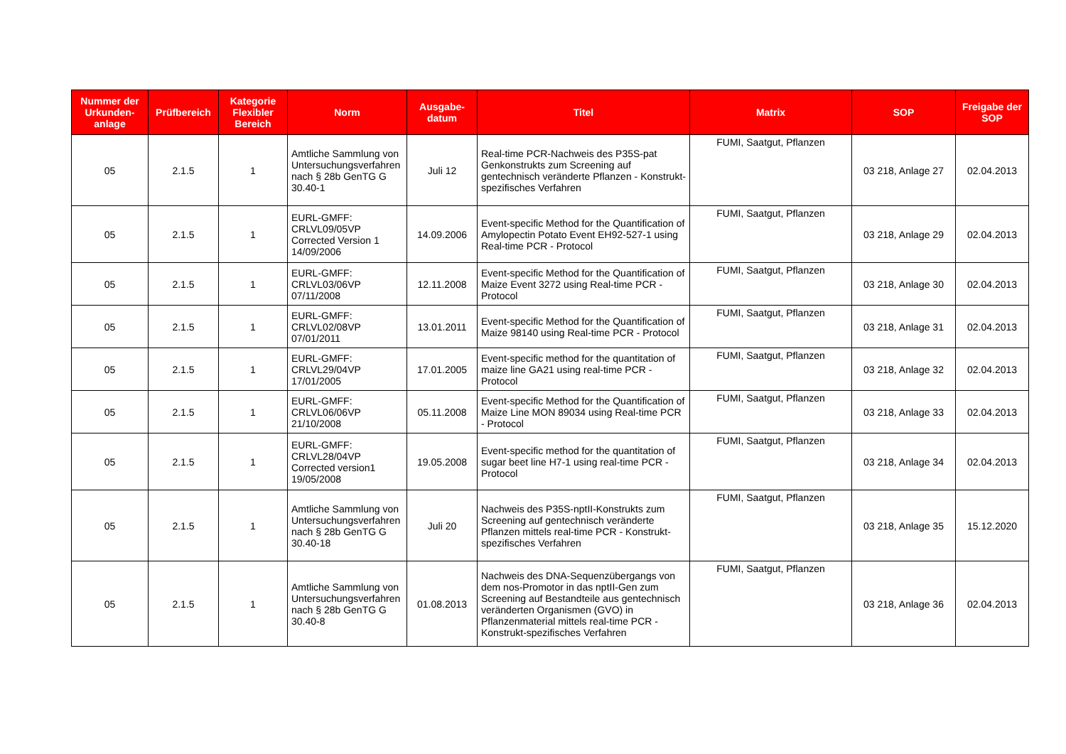| Nummer der Urkunden-anlage | Prüfbereich | Kategorie Flexibler Bereich | Norm | Ausgabe-datum | Titel | Matrix | SOP | Freigabe der SOP |
| --- | --- | --- | --- | --- | --- | --- | --- | --- |
| 05 | 2.1.5 | 1 | Amtliche Sammlung von Untersuchungsverfahren nach § 28b GenTG G 30.40-1 | Juli 12 | Real-time PCR-Nachweis des P35S-pat Genkonstrukts zum Screening auf gentechnisch veränderte Pflanzen - Konstrukt-spezifisches Verfahren | FUMI, Saatgut, Pflanzen | 03 218, Anlage 27 | 02.04.2013 |
| 05 | 2.1.5 | 1 | EURL-GMFF: CRLVL09/05VP Corrected Version 1 14/09/2006 | 14.09.2006 | Event-specific Method for the Quantification of Amylopectin Potato Event EH92-527-1 using Real-time PCR - Protocol | FUMI, Saatgut, Pflanzen | 03 218, Anlage 29 | 02.04.2013 |
| 05 | 2.1.5 | 1 | EURL-GMFF: CRLVL03/06VP 07/11/2008 | 12.11.2008 | Event-specific Method for the Quantification of Maize Event 3272 using Real-time PCR - Protocol | FUMI, Saatgut, Pflanzen | 03 218, Anlage 30 | 02.04.2013 |
| 05 | 2.1.5 | 1 | EURL-GMFF: CRLVL02/08VP 07/01/2011 | 13.01.2011 | Event-specific Method for the Quantification of Maize 98140 using Real-time PCR - Protocol | FUMI, Saatgut, Pflanzen | 03 218, Anlage 31 | 02.04.2013 |
| 05 | 2.1.5 | 1 | EURL-GMFF: CRLVL29/04VP 17/01/2005 | 17.01.2005 | Event-specific method for the quantitation of maize line GA21 using real-time PCR - Protocol | FUMI, Saatgut, Pflanzen | 03 218, Anlage 32 | 02.04.2013 |
| 05 | 2.1.5 | 1 | EURL-GMFF: CRLVL06/06VP 21/10/2008 | 05.11.2008 | Event-specific Method for the Quantification of Maize Line MON 89034 using Real-time PCR - Protocol | FUMI, Saatgut, Pflanzen | 03 218, Anlage 33 | 02.04.2013 |
| 05 | 2.1.5 | 1 | EURL-GMFF: CRLVL28/04VP Corrected version1 19/05/2008 | 19.05.2008 | Event-specific method for the quantitation of sugar beet line H7-1 using real-time PCR - Protocol | FUMI, Saatgut, Pflanzen | 03 218, Anlage 34 | 02.04.2013 |
| 05 | 2.1.5 | 1 | Amtliche Sammlung von Untersuchungsverfahren nach § 28b GenTG G 30.40-18 | Juli 20 | Nachweis des P35S-nptII-Konstrukts zum Screening auf gentechnisch veränderte Pflanzen mittels real-time PCR - Konstrukt-spezifisches Verfahren | FUMI, Saatgut, Pflanzen | 03 218, Anlage 35 | 15.12.2020 |
| 05 | 2.1.5 | 1 | Amtliche Sammlung von Untersuchungsverfahren nach § 28b GenTG G 30.40-8 | 01.08.2013 | Nachweis des DNA-Sequenzübergangs von dem nos-Promotor in das nptII-Gen zum Screening auf Bestandteile aus gentechnisch veränderten Organismen (GVO) in Pflanzenmaterial mittels real-time PCR - Konstrukt-spezifisches Verfahren | FUMI, Saatgut, Pflanzen | 03 218, Anlage 36 | 02.04.2013 |